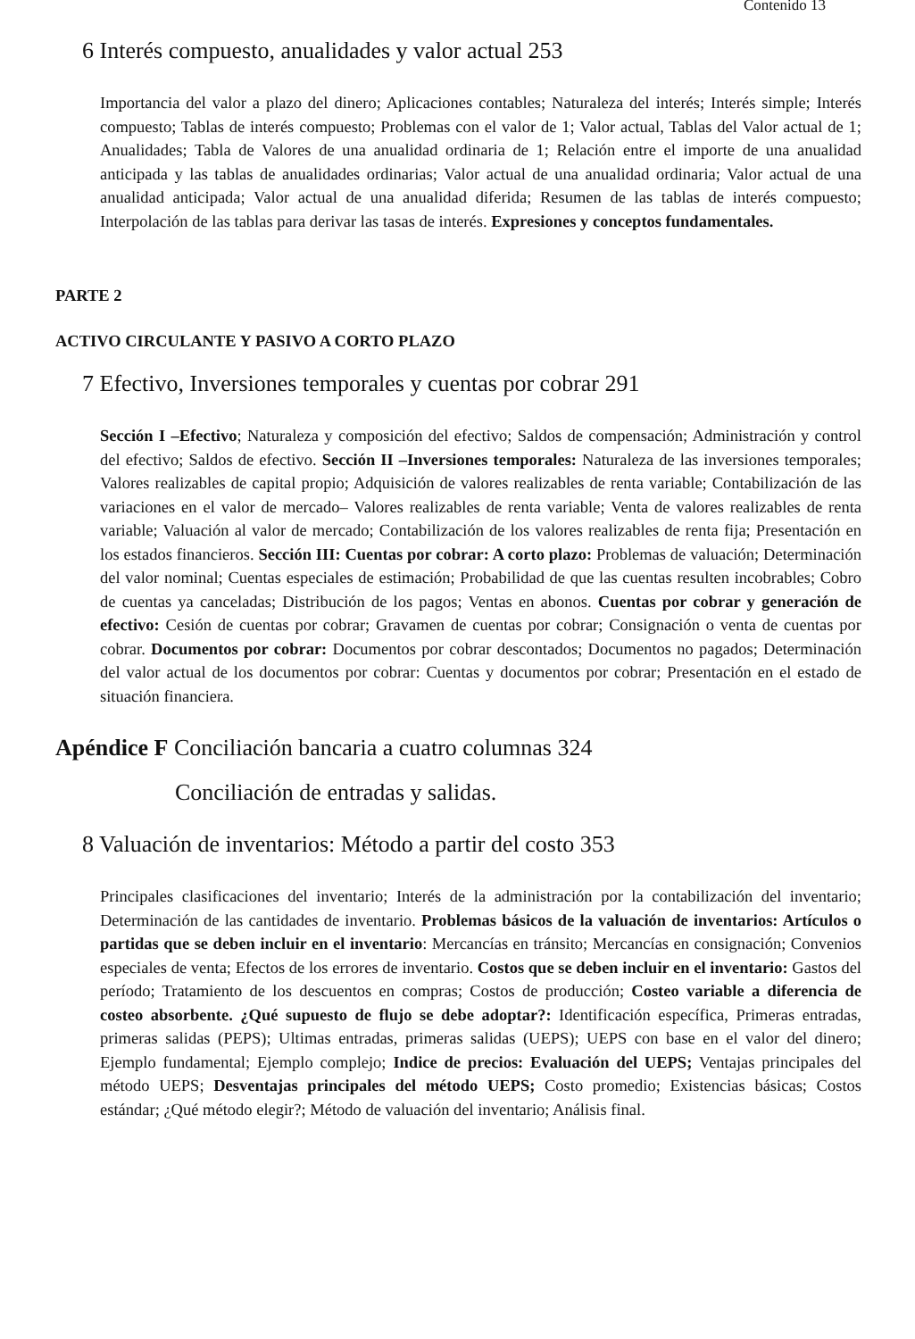Contenido 13
6 Interés compuesto, anualidades y valor actual 253
Importancia del valor a plazo del dinero; Aplicaciones contables; Naturaleza del interés; Interés simple; Interés compuesto; Tablas de interés compuesto; Problemas con el valor de 1; Valor actual, Tablas del Valor actual de 1; Anualidades; Tabla de Valores de una anualidad ordinaria de 1; Relación entre el importe de una anualidad anticipada y las tablas de anualidades ordinarias; Valor actual de una anualidad ordinaria; Valor actual de una anualidad anticipada; Valor actual de una anualidad diferida; Resumen de las tablas de interés compuesto; Interpolación de las tablas para derivar las tasas de interés. Expresiones y conceptos fundamentales.
PARTE 2
ACTIVO CIRCULANTE Y PASIVO A CORTO PLAZO
7 Efectivo, Inversiones temporales y cuentas por cobrar 291
Sección I –Efectivo; Naturaleza y composición del efectivo; Saldos de compensación; Administración y control del efectivo; Saldos de efectivo. Sección II –Inversiones temporales: Naturaleza de las inversiones temporales; Valores realizables de capital propio; Adquisición de valores realizables de renta variable; Contabilización de las variaciones en el valor de mercado– Valores realizables de renta variable; Venta de valores realizables de renta variable; Valuación al valor de mercado; Contabilización de los valores realizables de renta fija; Presentación en los estados financieros. Sección III: Cuentas por cobrar: A corto plazo: Problemas de valuación; Determinación del valor nominal; Cuentas especiales de estimación; Probabilidad de que las cuentas resulten incobrables; Cobro de cuentas ya canceladas; Distribución de los pagos; Ventas en abonos. Cuentas por cobrar y generación de efectivo: Cesión de cuentas por cobrar; Gravamen de cuentas por cobrar; Consignación o venta de cuentas por cobrar. Documentos por cobrar: Documentos por cobrar descontados; Documentos no pagados; Determinación del valor actual de los documentos por cobrar: Cuentas y documentos por cobrar; Presentación en el estado de situación financiera.
Apéndice F Conciliación bancaria a cuatro columnas 324
Conciliación de entradas y salidas.
8 Valuación de inventarios: Método a partir del costo 353
Principales clasificaciones del inventario; Interés de la administración por la contabilización del inventario; Determinación de las cantidades de inventario. Problemas básicos de la valuación de inventarios: Artículos o partidas que se deben incluir en el inventario: Mercancías en tránsito; Mercancías en consignación; Convenios especiales de venta; Efectos de los errores de inventario. Costos que se deben incluir en el inventario: Gastos del período; Tratamiento de los descuentos en compras; Costos de producción; Costeo variable a diferencia de costeo absorbente. ¿Qué supuesto de flujo se debe adoptar?: Identificación específica, Primeras entradas, primeras salidas (PEPS); Ultimas entradas, primeras salidas (UEPS); UEPS con base en el valor del dinero; Ejemplo fundamental; Ejemplo complejo; Indice de precios: Evaluación del UEPS; Ventajas principales del método UEPS; Desventajas principales del método UEPS; Costo promedio; Existencias básicas; Costos estándar; ¿Qué método elegir?; Método de valuación del inventario; Análisis final.